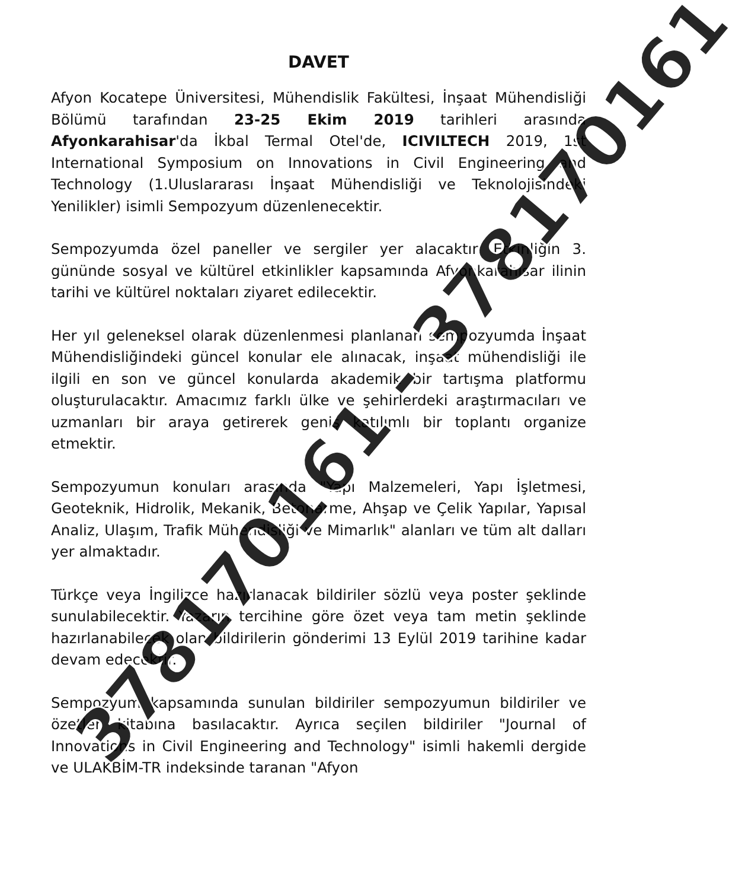DAVET
Afyon Kocatepe Üniversitesi, Mühendislik Fakültesi, İnşaat Mühendisliği Bölümü tarafından 23-25 Ekim 2019 tarihleri arasında Afyonkarahisar'da İkbal Termal Otel'de, ICIVILTECH 2019, 1st International Symposium on Innovations in Civil Engineering and Technology (1.Uluslararası İnşaat Mühendisliği ve Teknolojisindeki Yenilikler) isimli Sempozyum düzenlenecektir.
Sempozyumda özel paneller ve sergiler yer alacaktır. Etkinliğin 3. gününde sosyal ve kültürel etkinlikler kapsamında Afyonkarahisar ilinin tarihi ve kültürel noktaları ziyaret edilecektir.
Her yıl geleneksel olarak düzenlenmesi planlanan sempozyumda İnşaat Mühendisliğindeki güncel konular ele alınacak, inşaat mühendisliği ile ilgili en son ve güncel konularda akademik bir tartışma platformu oluşturulacaktır. Amacımız farklı ülke ve şehirlerdeki araştırmacıları ve uzmanları bir araya getirerek geniş katılımlı bir toplantı organize etmektir.
Sempozyumun konuları arasında "Yapı Malzemeleri, Yapı İşletmesi, Geoteknik, Hidrolik, Mekanik, Betonarme, Ahşap ve Çelik Yapılar, Yapısal Analiz, Ulaşım, Trafik Mühendisliği ve Mimarlık" alanları ve tüm alt dalları yer almaktadır.
Türkçe veya İngilizce hazırlanacak bildiriler sözlü veya poster şeklinde sunulabilecektir. Yazarın tercihine göre özet veya tam metin şeklinde hazırlanabilecek olan bildirilerin gönderimi 13 Eylül 2019 tarihine kadar devam edecektir.
Sempozyum kapsamında sunulan bildiriler sempozyumun bildiriler ve özetler kitabına basılacaktır. Ayrıca seçilen bildiriler "Journal of Innovations in Civil Engineering and Technology" isimli hakemli dergide ve ULAKBİM-TR indeksinde taranan "Afyon
378170161 - 378170161